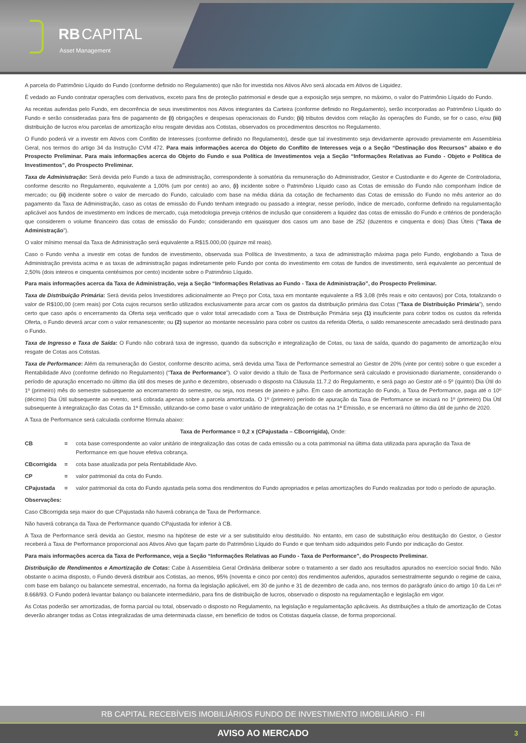RB CAPITAL
Asset Management
A parcela do Patrimônio Líquido do Fundo (conforme definido no Regulamento) que não for investida nos Ativos Alvo será alocada em Ativos de Liquidez.
É vedado ao Fundo contratar operações com derivativos, exceto para fins de proteção patrimonial e desde que a exposição seja sempre, no máximo, o valor do Patrimônio Líquido do Fundo.
As receitas auferidas pelo Fundo, em decorrência de seus investimentos nos Ativos integrantes da Carteira (conforme definido no Regulamento), serão incorporadas ao Patrimônio Líquido do Fundo e serão consideradas para fins de pagamento de (i) obrigações e despesas operacionais do Fundo; (ii) tributos devidos com relação às operações do Fundo, se for o caso, e/ou (iii) distribuição de lucros e/ou parcelas de amortização e/ou resgate devidas aos Cotistas, observados os procedimentos descritos no Regulamento.
O Fundo poderá vir a investir em Ativos com Conflito de Interesses (conforme definido no Regulamento), desde que tal investimento seja devidamente aprovado previamente em Assembleia Geral, nos termos do artigo 34 da Instrução CVM 472. Para mais informações acerca do Objeto do Conflito de Interesses veja o a Seção “Destinação dos Recursos” abaixo e do Prospecto Preliminar. Para mais informações acerca do Objeto do Fundo e sua Política de Investimentos veja a Seção “Informações Relativas ao Fundo - Objeto e Política de Investimentos”, do Prospecto Preliminar.
Taxa de Administração: Será devida pelo Fundo a taxa de administração, correspondente à somatória da remuneração do Administrador, Gestor e Custodiante e do Agente de Controladoria, conforme descrito no Regulamento, equivalente a 1,00% (um por cento) ao ano, (i) incidente sobre o Patrimônio Líquido caso as Cotas de emissão do Fundo não componham índice de mercado; ou (ii) incidente sobre o valor de mercado do Fundo, calculado com base na média diária da cotação de fechamento das Cotas de emissão do Fundo no mês anterior ao do pagamento da Taxa de Administração, caso as cotas de emissão do Fundo tenham integrado ou passado a integrar, nesse período, índice de mercado, conforme definido na regulamentação aplicável aos fundos de investimento em índices de mercado, cuja metodologia preveja critérios de inclusão que considerem a liquidez das cotas de emissão do Fundo e critérios de ponderação que considerem o volume financeiro das cotas de emissão do Fundo; considerando em quaisquer dos casos um ano base de 252 (duzentos e cinquenta e dois) Dias Úteis (“Taxa de Administração”).
O valor mínimo mensal da Taxa de Administração será equivalente a R$15.000,00 (quinze mil reais).
Caso o Fundo venha a investir em cotas de fundos de investimento, observada sua Política de Investimento, a taxa de administração máxima paga pelo Fundo, englobando a Taxa de Administração prevista acima e as taxas de administração pagas indiretamente pelo Fundo por conta do investimento em cotas de fundos de investimento, será equivalente ao percentual de 2,50% (dois inteiros e cinquenta centésimos por cento) incidente sobre o Patrimônio Líquido.
Para mais informações acerca da Taxa de Administração, veja a Seção “Informações Relativas ao Fundo - Taxa de Administração”, do Prospecto Preliminar.
Taxa de Distribuição Primária: Será devida pelos Investidores adicionalmente ao Preço por Cota, taxa em montante equivalente a R$ 3,08 (três reais e oito centavos) por Cota, totalizando o valor de R$100,00 (cem reais) por Cota cujos recursos serão utilizados exclusivamente para arcar com os gastos da distribuição primária das Cotas (“Taxa de Distribuição Primária”), sendo certo que caso após o encerramento da Oferta seja verificado que o valor total arrecadado com a Taxa de Distribuição Primária seja (1) insuficiente para cobrir todos os custos da referida Oferta, o Fundo deverá arcar com o valor remanescente; ou (2) superior ao montante necessário para cobrir os custos da referida Oferta, o saldo remanescente arrecadado será destinado para o Fundo.
Taxa de Ingresso e Taxa de Saída: O Fundo não cobrará taxa de ingresso, quando da subscrição e integralização de Cotas, ou taxa de saída, quando do pagamento de amortização e/ou resgate de Cotas aos Cotistas.
Taxa de Performance: Além da remuneração do Gestor, conforme descrito acima, será devida uma Taxa de Performance semestral ao Gestor de 20% (vinte por cento) sobre o que exceder a Rentabilidade Alvo (conforme definido no Regulamento) (“Taxa de Performance”). O valor devido a título de Taxa de Performance será calculado e provisionado diariamente, considerando o período de apuração encerrado no último dia útil dos meses de junho e dezembro, observado o disposto na Cláusula 11.7.2 do Regulamento, e será pago ao Gestor até o 5º (quinto) Dia Útil do 1º (primeiro) mês do semestre subsequente ao encerramento do semestre, ou seja, nos meses de janeiro e julho. Em caso de amortização do Fundo, a Taxa de Performance, paga até o 10º (décimo) Dia Útil subsequente ao evento, será cobrada apenas sobre a parcela amortizada. O 1º (primeiro) período de apuração da Taxa de Performance se iniciará no 1º (primeiro) Dia Útil subsequente à integralização das Cotas da 1ª Emissão, utilizando-se como base o valor unitário de integralização de cotas na 1ª Emissão, e se encerrará no último dia útil de junho de 2020.
A Taxa de Performance será calculada conforme fórmula abaixo:
Taxa de Performance = 0,2 x (CPajustada – CBcorrigida), Onde:
CB = cota base correspondente ao valor unitário de integralização das cotas de cada emissão ou a cota patrimonial na última data utilizada para apuração da Taxa de Performance em que houve efetiva cobrança.
CBcorrigida = cota base atualizada por pela Rentabilidade Alvo.
CP = valor patrimonial da cota do Fundo.
CPajustada = valor patrimonial da cota do Fundo ajustada pela soma dos rendimentos do Fundo apropriados e pelas amortizações do Fundo realizadas por todo o período de apuração.
Observações:
Caso CBcorrigida seja maior do que CPajustada não haverá cobrança de Taxa de Performance.
Não haverá cobrança da Taxa de Performance quando CPajustada for inferior à CB.
A Taxa de Performance será devida ao Gestor, mesmo na hipótese de este vir a ser substituído e/ou destituído. No entanto, em caso de substituição e/ou destituição do Gestor, o Gestor receberá a Taxa de Performance proporcional aos Ativos Alvo que façam parte do Patrimônio Líquido do Fundo e que tenham sido adquiridos pelo Fundo por indicação do Gestor.
Para mais informações acerca da Taxa de Performance, veja a Seção “Informações Relativas ao Fundo - Taxa de Performance”, do Prospecto Preliminar.
Distribuição de Rendimentos e Amortização de Cotas: Cabe à Assembleia Geral Ordinária deliberar sobre o tratamento a ser dado aos resultados apurados no exercício social findo. Não obstante o acima disposto, o Fundo deverá distribuir aos Cotistas, ao menos, 95% (noventa e cinco por cento) dos rendimentos auferidos, apurados semestralmente segundo o regime de caixa, com base em balanço ou balancete semestral, encerrado, na forma da legislação aplicável, em 30 de junho e 31 de dezembro de cada ano, nos termos do parágrafo único do artigo 10 da Lei nº 8.668/93. O Fundo poderá levantar balanço ou balancete intermediário, para fins de distribuição de lucros, observado o disposto na regulamentação e legislação em vigor.
As Cotas poderão ser amortizadas, de forma parcial ou total, observado o disposto no Regulamento, na legislação e regulamentação aplicáveis. As distribuições a título de amortização de Cotas deverão abranger todas as Cotas integralizadas de uma determinada classe, em benefício de todos os Cotistas daquela classe, de forma proporcional.
RB CAPITAL RECEBÍVEIS IMOBILIÁRIOS FUNDO DE INVESTIMENTO IMOBILIÁRIO - FII
AVISO AO MERCADO 3